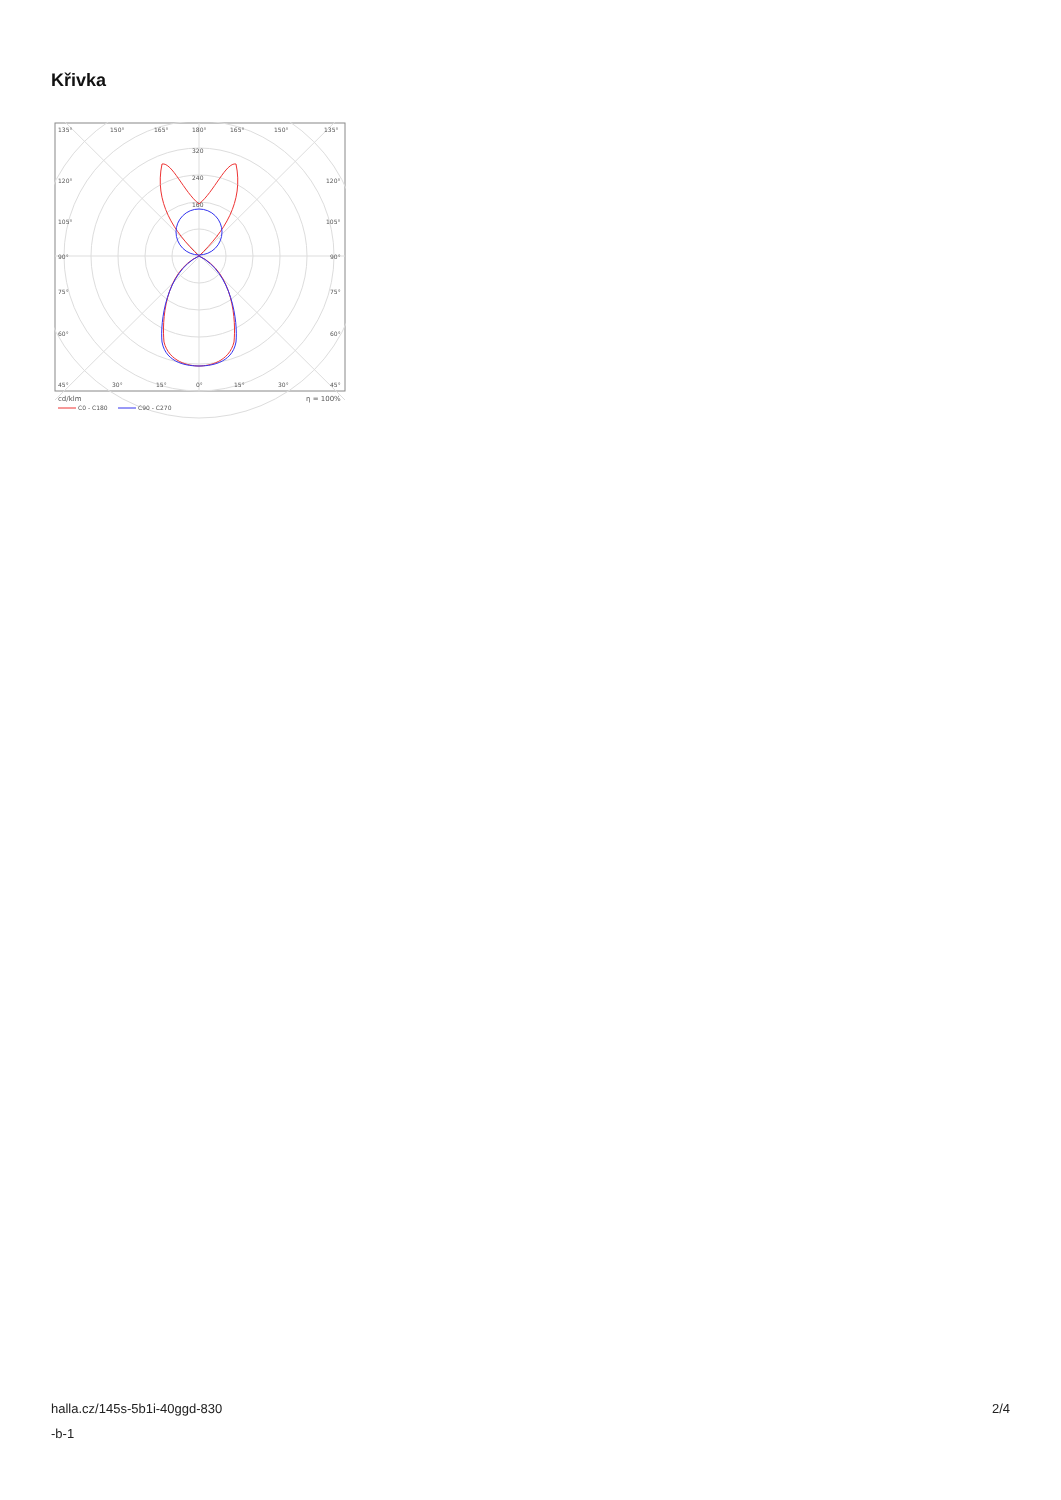Křivka
135°
150°
165°
180°
165°
150°
135°
320
240
160
120°
120°
105°
105°
90°
90°
75°
75°
60°
60°
45°
30°
15°
0°
15°
30°
45°
cd/klm
η = 100%
C0 - C180
C90 - C270
halla.cz/145s-5b1i-40ggd-830
-b-1
2/4